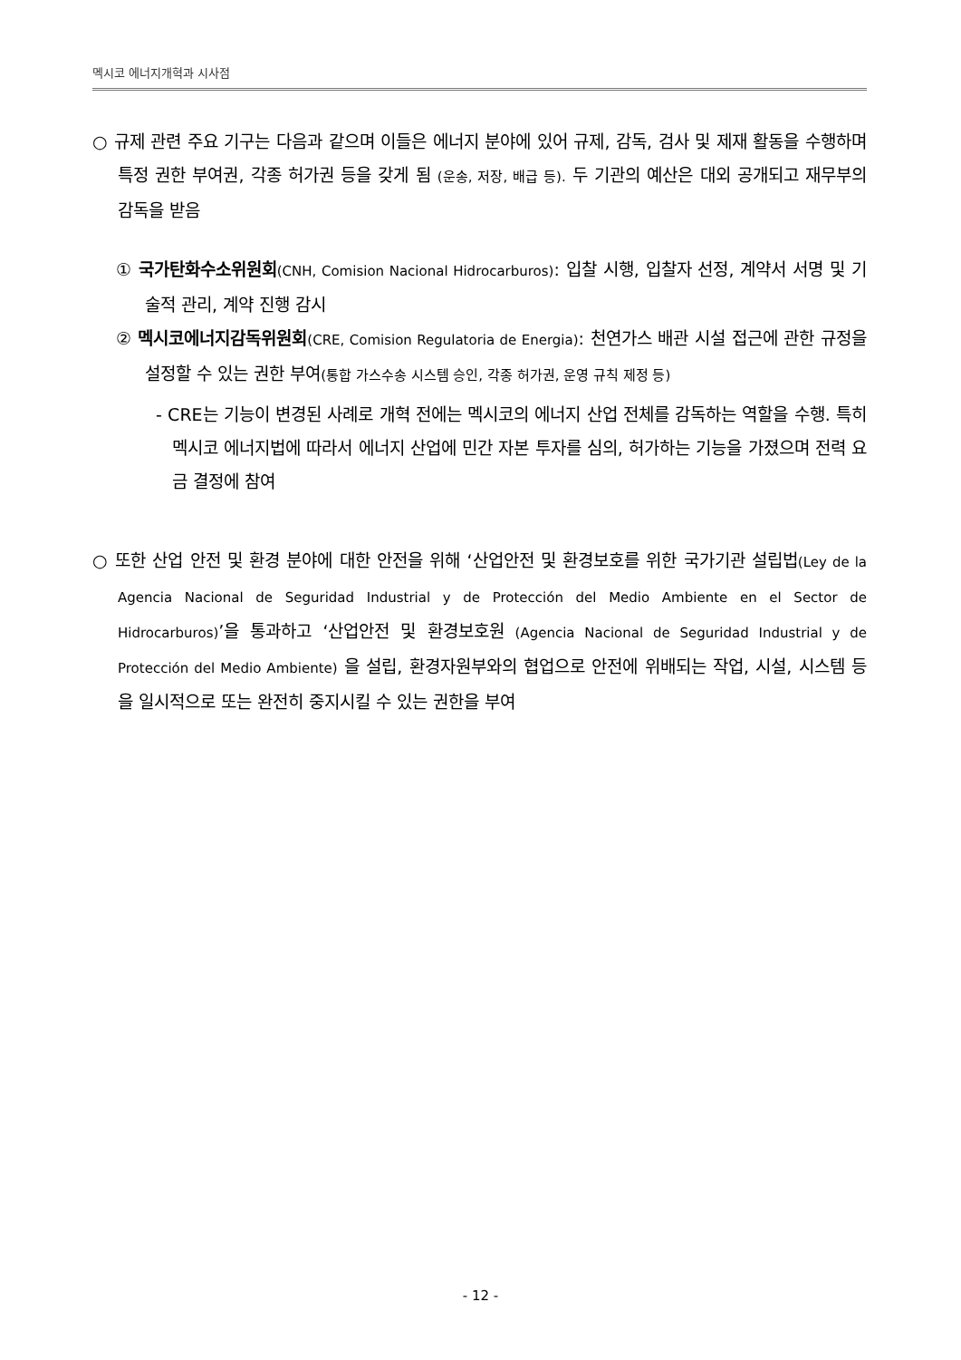멕시코 에너지개혁과 시사점
○ 규제 관련 주요 기구는 다음과 같으며 이들은 에너지 분야에 있어 규제, 감독, 검사 및 제재 활동을 수행하며 특정 권한 부여권, 각종 허가권 등을 갖게 됨 (운송, 저장, 배급 등). 두 기관의 예산은 대외 공개되고 재무부의 감독을 받음
① 국가탄화수소위원회(CNH, Comision Nacional Hidrocarburos): 입찰 시행, 입찰자 선정, 계약서 서명 및 기술적 관리, 계약 진행 감시
② 멕시코에너지감독위원회(CRE, Comision Regulatoria de Energia): 천연가스 배관 시설 접근에 관한 규정을 설정할 수 있는 권한 부여(통합 가스수송 시스템 승인, 각종 허가권, 운영 규칙 제정 등)
- CRE는 기능이 변경된 사례로 개혁 전에는 멕시코의 에너지 산업 전체를 감독하는 역할을 수행. 특히 멕시코 에너지법에 따라서 에너지 산업에 민간 자본 투자를 심의, 허가하는 기능을 가졌으며 전력 요금 결정에 참여
○ 또한 산업 안전 및 환경 분야에 대한 안전을 위해 ‘산업안전 및 환경보호를 위한 국가기관 설립법(Ley de la Agencia Nacional de Seguridad Industrial y de Protección del Medio Ambiente en el Sector de Hidrocarburos)’을 통과하고 ‘산업안전 및 환경보호원 (Agencia Nacional de Seguridad Industrial y de Protección del Medio Ambiente) 을 설립, 환경자원부와의 협업으로 안전에 위배되는 작업, 시설, 시스템 등을 일시적으로 또는 완전히 중지시킬 수 있는 권한을 부여
- 12 -